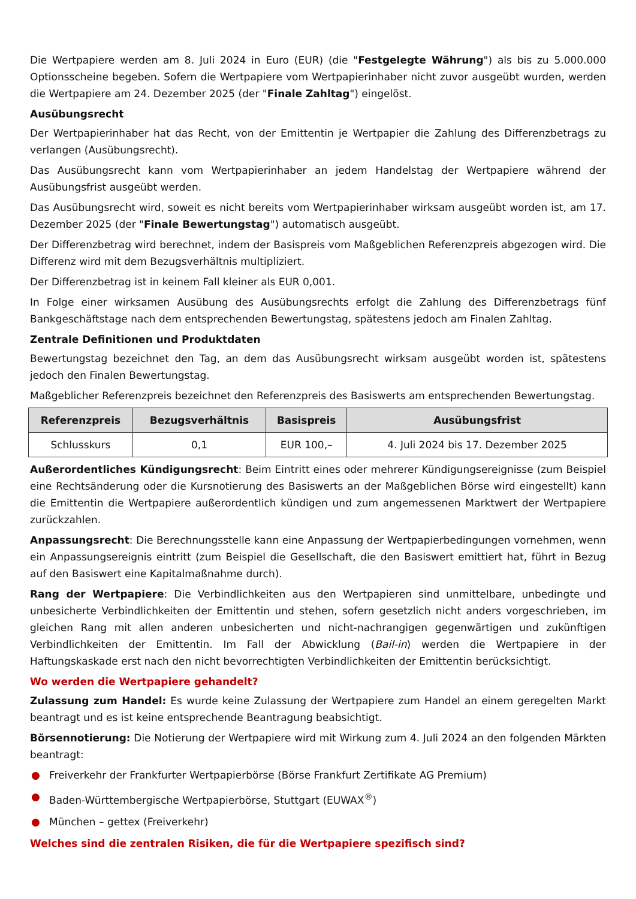Die Wertpapiere werden am 8. Juli 2024 in Euro (EUR) (die "Festgelegte Währung") als bis zu 5.000.000 Optionsscheine begeben. Sofern die Wertpapiere vom Wertpapierinhaber nicht zuvor ausgeübt wurden, werden die Wertpapiere am 24. Dezember 2025 (der "Finale Zahltag") eingelöst.
Ausübungsrecht
Der Wertpapierinhaber hat das Recht, von der Emittentin je Wertpapier die Zahlung des Differenzbetrags zu verlangen (Ausübungsrecht).
Das Ausübungsrecht kann vom Wertpapierinhaber an jedem Handelstag der Wertpapiere während der Ausübungsfrist ausgeübt werden.
Das Ausübungsrecht wird, soweit es nicht bereits vom Wertpapierinhaber wirksam ausgeübt worden ist, am 17. Dezember 2025 (der "Finale Bewertungstag") automatisch ausgeübt.
Der Differenzbetrag wird berechnet, indem der Basispreis vom Maßgeblichen Referenzpreis abgezogen wird. Die Differenz wird mit dem Bezugsverhältnis multipliziert.
Der Differenzbetrag ist in keinem Fall kleiner als EUR 0,001.
In Folge einer wirksamen Ausübung des Ausübungsrechts erfolgt die Zahlung des Differenzbetrags fünf Bankgeschäftstage nach dem entsprechenden Bewertungstag, spätestens jedoch am Finalen Zahltag.
Zentrale Definitionen und Produktdaten
Bewertungstag bezeichnet den Tag, an dem das Ausübungsrecht wirksam ausgeübt worden ist, spätestens jedoch den Finalen Bewertungstag.
Maßgeblicher Referenzpreis bezeichnet den Referenzpreis des Basiswerts am entsprechenden Bewertungstag.
| Referenzpreis | Bezugsverhältnis | Basispreis | Ausübungsfrist |
| --- | --- | --- | --- |
| Schlusskurs | 0,1 | EUR 100,– | 4. Juli 2024 bis 17. Dezember 2025 |
Außerordentliches Kündigungsrecht: Beim Eintritt eines oder mehrerer Kündigungsereignisse (zum Beispiel eine Rechtsänderung oder die Kursnotierung des Basiswerts an der Maßgeblichen Börse wird eingestellt) kann die Emittentin die Wertpapiere außerordentlich kündigen und zum angemessenen Marktwert der Wertpapiere zurückzahlen.
Anpassungsrecht: Die Berechnungsstelle kann eine Anpassung der Wertpapierbedingungen vornehmen, wenn ein Anpassungsereignis eintritt (zum Beispiel die Gesellschaft, die den Basiswert emittiert hat, führt in Bezug auf den Basiswert eine Kapitalmaßnahme durch).
Rang der Wertpapiere: Die Verbindlichkeiten aus den Wertpapieren sind unmittelbare, unbedingte und unbesicherte Verbindlichkeiten der Emittentin und stehen, sofern gesetzlich nicht anders vorgeschrieben, im gleichen Rang mit allen anderen unbesicherten und nicht-nachrangigen gegenwärtigen und zukünftigen Verbindlichkeiten der Emittentin. Im Fall der Abwicklung (Bail-in) werden die Wertpapiere in der Haftungskaskade erst nach den nicht bevorrechtigten Verbindlichkeiten der Emittentin berücksichtigt.
Wo werden die Wertpapiere gehandelt?
Zulassung zum Handel: Es wurde keine Zulassung der Wertpapiere zum Handel an einem geregelten Markt beantragt und es ist keine entsprechende Beantragung beabsichtigt.
Börsennotierung: Die Notierung der Wertpapiere wird mit Wirkung zum 4. Juli 2024 an den folgenden Märkten beantragt:
● Freiverkehr der Frankfurter Wertpapierbörse (Börse Frankfurt Zertifikate AG Premium)
● Baden-Württembergische Wertpapierbörse, Stuttgart (EUWAX<sup>®</sup>)
● München – gettex (Freiverkehr)
Welches sind die zentralen Risiken, die für die Wertpapiere spezifisch sind?